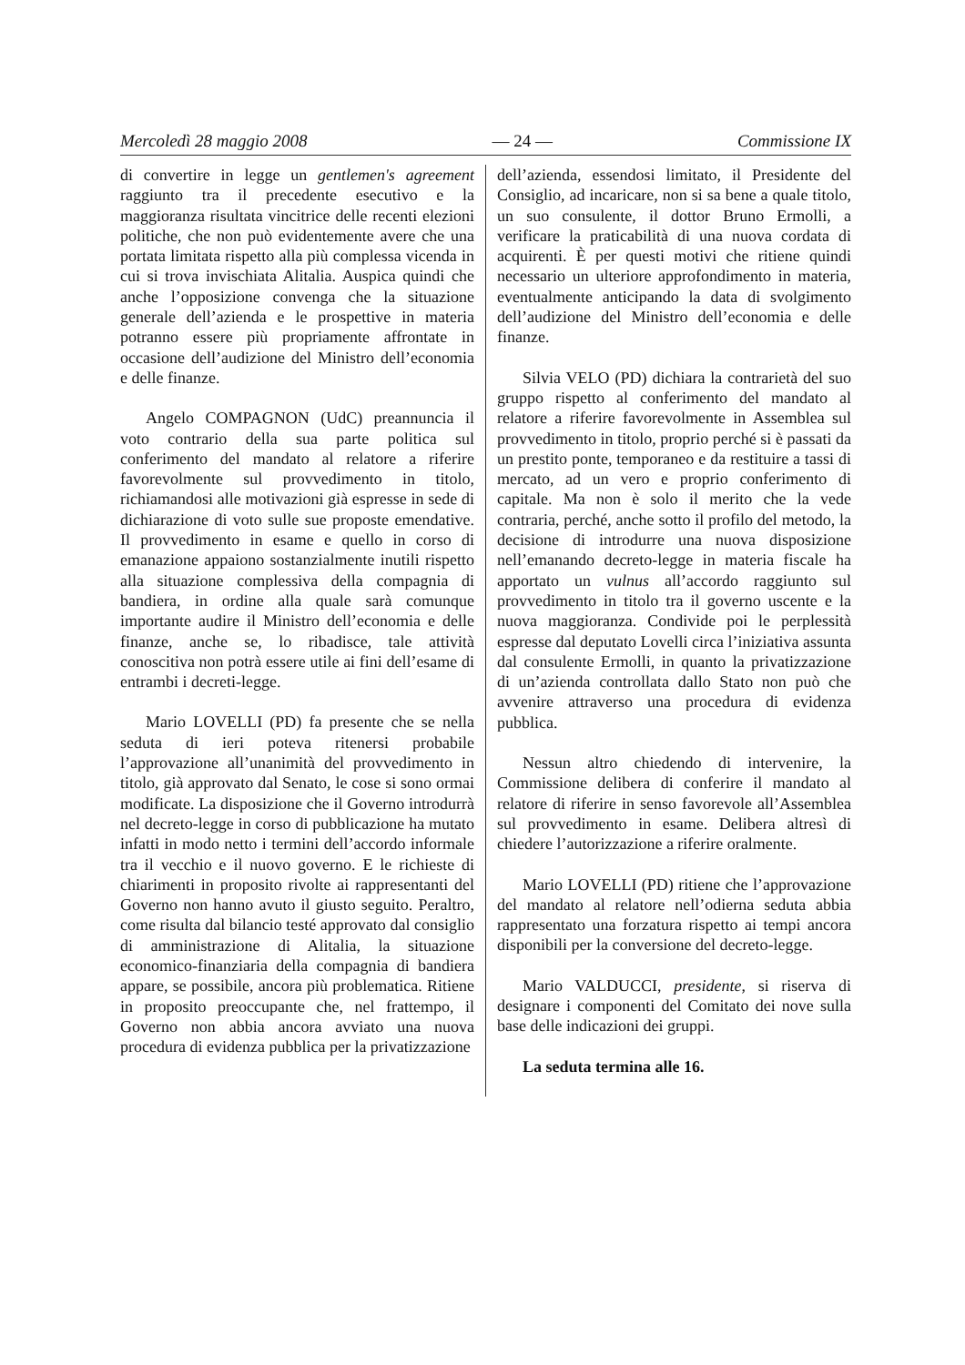Mercoledì 28 maggio 2008 — 24 — Commissione IX
di convertire in legge un gentlemen's agreement raggiunto tra il precedente esecutivo e la maggioranza risultata vincitrice delle recenti elezioni politiche, che non può evidentemente avere che una portata limitata rispetto alla più complessa vicenda in cui si trova invischiata Alitalia. Auspica quindi che anche l’opposizione convenga che la situazione generale dell’azienda e le prospettive in materia potranno essere più propriamente affrontate in occasione dell’audizione del Ministro dell’economia e delle finanze.
Angelo COMPAGNON (UdC) preannuncia il voto contrario della sua parte politica sul conferimento del mandato al relatore a riferire favorevolmente sul provvedimento in titolo, richiamandosi alle motivazioni già espresse in sede di dichiarazione di voto sulle sue proposte emendative. Il provvedimento in esame e quello in corso di emanazione appaiono sostanzialmente inutili rispetto alla situazione complessiva della compagnia di bandiera, in ordine alla quale sarà comunque importante audire il Ministro dell’economia e delle finanze, anche se, lo ribadisce, tale attività conoscitiva non potrà essere utile ai fini dell’esame di entrambi i decreti-legge.
Mario LOVELLI (PD) fa presente che se nella seduta di ieri poteva ritenersi probabile l’approvazione all’unanimità del provvedimento in titolo, già approvato dal Senato, le cose si sono ormai modificate. La disposizione che il Governo introdurrà nel decreto-legge in corso di pubblicazione ha mutato infatti in modo netto i termini dell’accordo informale tra il vecchio e il nuovo governo. E le richieste di chiarimenti in proposito rivolte ai rappresentanti del Governo non hanno avuto il giusto seguito. Peraltro, come risulta dal bilancio testé approvato dal consiglio di amministrazione di Alitalia, la situazione economico-finanziaria della compagnia di bandiera appare, se possibile, ancora più problematica. Ritiene in proposito preoccupante che, nel frattempo, il Governo non abbia ancora avviato una nuova procedura di evidenza pubblica per la privatizzazione
dell’azienda, essendosi limitato, il Presidente del Consiglio, ad incaricare, non si sa bene a quale titolo, un suo consulente, il dottor Bruno Ermolli, a verificare la praticabilità di una nuova cordata di acquirenti. È per questi motivi che ritiene quindi necessario un ulteriore approfondimento in materia, eventualmente anticipando la data di svolgimento dell’audizione del Ministro dell’economia e delle finanze.
Silvia VELO (PD) dichiara la contrarietà del suo gruppo rispetto al conferimento del mandato al relatore a riferire favorevolmente in Assemblea sul provvedimento in titolo, proprio perché si è passati da un prestito ponte, temporaneo e da restituire a tassi di mercato, ad un vero e proprio conferimento di capitale. Ma non è solo il merito che la vede contraria, perché, anche sotto il profilo del metodo, la decisione di introdurre una nuova disposizione nell’emanando decreto-legge in materia fiscale ha apportato un vulnus all’accordo raggiunto sul provvedimento in titolo tra il governo uscente e la nuova maggioranza. Condivide poi le perplessità espresse dal deputato Lovelli circa l’iniziativa assunta dal consulente Ermolli, in quanto la privatizzazione di un’azienda controllata dallo Stato non può che avvenire attraverso una procedura di evidenza pubblica.
Nessun altro chiedendo di intervenire, la Commissione delibera di conferire il mandato al relatore di riferire in senso favorevole all’Assemblea sul provvedimento in esame. Delibera altresì di chiedere l’autorizzazione a riferire oralmente.
Mario LOVELLI (PD) ritiene che l’approvazione del mandato al relatore nell’odierna seduta abbia rappresentato una forzatura rispetto ai tempi ancora disponibili per la conversione del decreto-legge.
Mario VALDUCCI, presidente, si riserva di designare i componenti del Comitato dei nove sulla base delle indicazioni dei gruppi.
La seduta termina alle 16.